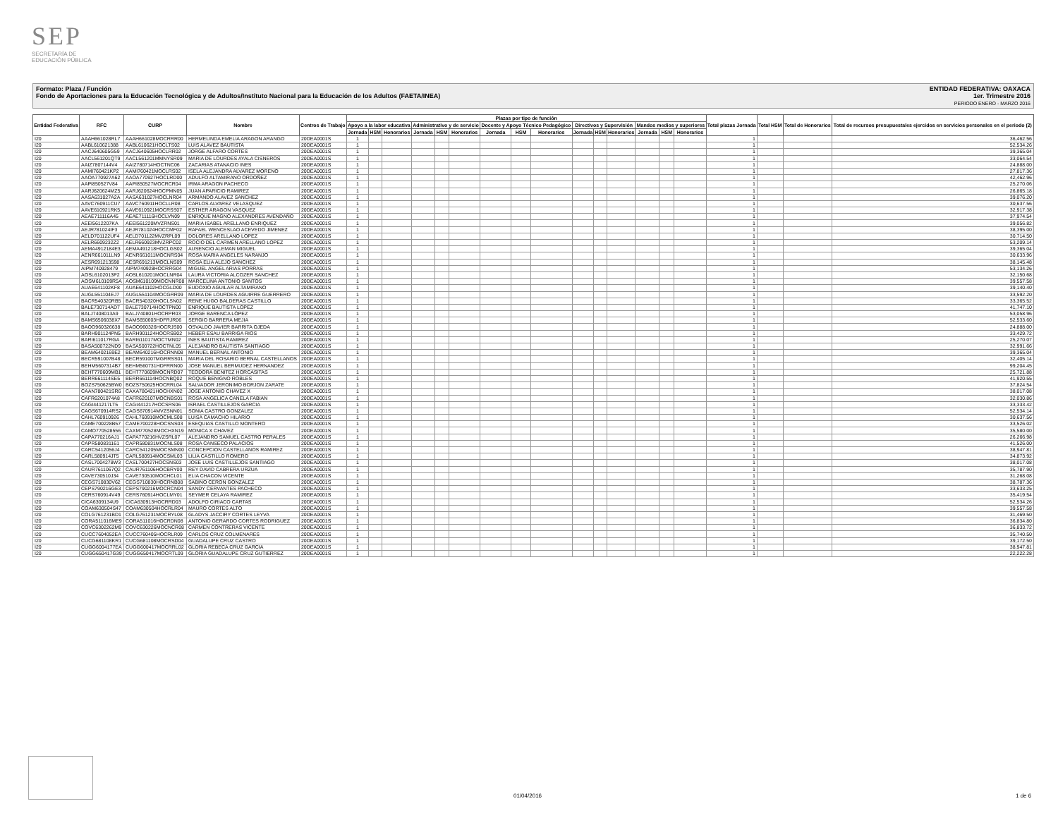SEP
SECRETARÍA DE
EDUCACIÓN PÚBLICA
ENTIDAD FEDERATIVA: OAXACA
1er. Trimestre 2016
PERIODO ENERO - MARZO 2016
Formato: Plaza / Función
Fondo de Aportaciones para la Educación Tecnológica y de Adultos/Instituto Nacional para la Educación de los Adultos (FAETA/INEA)
| Entidad Federativa | RFC | CURP | Nombre | Centros de Trabajo | Plazas por tipo de función | | | | | | | | | | | | | | | Total plazas Jornada | Total HSM | Total de Honorarios | Total de recursos presupuestales ejercidos en servicios personales en el periodo (2) |
| --- | --- | --- | --- | --- | --- | --- | --- | --- | --- | --- | --- | --- | --- | --- | --- | --- | --- | --- | --- | --- | --- | --- | --- |
| | | | | | Apoyo a la labor educativa | | | Administrativo y de servicio | | | Docente y Apoyo Técnico Pedagógico | | | Directivos y Supervisión | | | Mandos medios y superiores | | | | | | |
| | | | | | Jornada | HSM | Honorarios | Jornada | HSM | Honorarios | Jornada | HSM | Honorarios | Jornada | HSM | Honorarios | Jornada | HSM | Honorarios | | | | |
| I20 | AAAH661028RL7 | AAAH661028MOCRRR00 | HERMELINDA EMELIA ARAGON ARANGO | 20DEA0001S | 1 | | | | | | | | | | | | | | | 1 | | | 36,462.56 |
| I20 | AABL610621388 | AABL610621HOCLTS02 | LUIS ALAVEZ BAUTISTA | 20DEA0001S | 1 | | | | | | | | | | | | | | | 1 | | | 52,534.26 |
| I20 | AACJ640605G59 | AACJ640605HOCLRR02 | JORGE ALFARO CORTES | 20DEA0001S | 1 | | | | | | | | | | | | | | | 1 | | | 39,365.04 |
| I20 | AACL561201QT9 | AACL561201MMNYSR09 | MARIA DE LOURDES AYALA CISNEROS | 20DEA0001S | 1 | | | | | | | | | | | | | | | 1 | | | 33,064.54 |
| I20 | AAIZ7807144V4 | AAIZ780714HOCTNC06 | ZACARIAS ATANACIO INES | 20DEA0001S | 1 | | | | | | | | | | | | | | | 1 | | | 24,888.00 |
| I20 | AAMI760421KP2 | AAMI760421MOCLRS02 | ISELA ALEJANDRA ALVAREZ MORENO | 20DEA0001S | 1 | | | | | | | | | | | | | | | 1 | | | 27,817.36 |
| I20 | AAOA770927A62 | AAOA770927HOCLRD00 | ADULFO ALTAMIRANO ORDOÑEZ | 20DEA0001S | 1 | | | | | | | | | | | | | | | 1 | | | 42,462.96 |
| I20 | AAPI850527V84 | AAPI850527MOCRCR04 | IRMA ARAGON PACHECO | 20DEA0001S | 1 | | | | | | | | | | | | | | | 1 | | | 25,270.06 |
| I20 | AARJ620624MZ5 | AARJ620624HOCPMN05 | JUAN APARICIO RAMIREZ | 20DEA0001S | 1 | | | | | | | | | | | | | | | 1 | | | 26,865.18 |
| I20 | AASA631027A2A | AASA631027HOCLNR04 | ARMANDO ALAVEZ SANCHEZ | 20DEA0001S | 1 | | | | | | | | | | | | | | | 1 | | | 39,076.20 |
| I20 | AAVC760911CU7 | AAVC760911HOCLLR08 | CARLOS ALVAREZ VELASQUEZ | 20DEA0001S | 1 | | | | | | | | | | | | | | | 1 | | | 30,637.56 |
| I20 | AAVE610921RK5 | AAVE610921MOCRSS07 | ESTHER ARAGON VASQUEZ | 20DEA0001S | 1 | | | | | | | | | | | | | | | 1 | | | 32,917.38 |
| I20 | AEAE711116A45 | AEAE711116HOCLVN09 | ENRIQUE MAGNO ALEXANDRES AVENDAÑO | 20DEA0001S | 1 | | | | | | | | | | | | | | | 1 | | | 37,974.54 |
| I20 | AEEI5612207KA | AEEI561220MVZRNS01 | MARIA ISABEL ARELLANO ENRIQUEZ | 20DEA0001S | 1 | | | | | | | | | | | | | | | 1 | | | 39,056.82 |
| I20 | AEJR781024IF3 | AEJR781024HOCCMF02 | RAFAEL WENCESLAO ACEVEDO JIMENEZ | 20DEA0001S | 1 | | | | | | | | | | | | | | | 1 | | | 38,395.00 |
| I20 | AELD701122UF4 | AELD701122MVZRPL09 | DOLORES ARELLANO LOPEZ | 20DEA0001S | 1 | | | | | | | | | | | | | | | 1 | | | 30,714.50 |
| I20 | AELR6609232Z2 | AELR660923MVZRPC02 | ROCIO DEL CARMEN ARELLANO LOPEZ | 20DEA0001S | 1 | | | | | | | | | | | | | | | 1 | | | 53,209.14 |
| I20 | AEMA4912184E3 | AEMA491218HOCLGS02 | AUSENCIO ALEMAN MIGUEL | 20DEA0001S | 1 | | | | | | | | | | | | | | | 1 | | | 39,365.04 |
| I20 | AENR661011LN9 | AENR661011MOCNRS04 | ROSA MARIA ANGELES NARANJO | 20DEA0001S | 1 | | | | | | | | | | | | | | | 1 | | | 30,633.96 |
| I20 | AESR691213598 | AESR691213MOCLNS09 | ROSA ELIA ALEJO SANCHEZ | 20DEA0001S | 1 | | | | | | | | | | | | | | | 1 | | | 38,145.48 |
| I20 | AIPM740928479 | AIPM740928HOCRRG04 | MIGUEL ANGEL ARIAS PORRAS | 20DEA0001S | 1 | | | | | | | | | | | | | | | 1 | | | 53,134.26 |
| I20 | AOSL6102013P2 | AOSL610201MOCLNR04 | LAURA VICTORIA ALCOZER SANCHEZ | 20DEA0001S | 1 | | | | | | | | | | | | | | | 1 | | | 32,150.68 |
| I20 | AOSM610109R5A | AOSM610109MOCNNR08 | MARCELINA ANTONIO SANTOS | 20DEA0001S | 1 | | | | | | | | | | | | | | | 1 | | | 39,557.58 |
| I20 | AUAE641102KF8 | AUAE641102HOCGLD00 | EUDOXIO AGUILAR ALTAMIRANO | 20DEA0001S | 1 | | | | | | | | | | | | | | | 1 | | | 39,140.40 |
| I20 | AUGL551104EJ7 | AUGL551104MOCGRR09 | MARIA DE LOURDES AGUIRRE GUERRERO | 20DEA0001S | 1 | | | | | | | | | | | | | | | 1 | | | 33,592.20 |
| I20 | BACR540320RB5 | BACR540320HOCLSN02 | RENE HUGO BALDERAS CASTILLO | 20DEA0001S | 1 | | | | | | | | | | | | | | | 1 | | | 33,365.52 |
| I20 | BALE730714AD7 | BALE730714HOCTPN00 | ENRIQUE BAUTISTA LOPEZ | 20DEA0001S | 1 | | | | | | | | | | | | | | | 1 | | | 41,747.10 |
| I20 | BALJ7408013A9 | BALJ740801HOCRPR03 | JORGE BARENCA LÓPEZ | 20DEA0001S | 1 | | | | | | | | | | | | | | | 1 | | | 53,058.96 |
| I20 | BAMS6506038X7 | BAMS650603HDFRJR06 | SERGIO BARRERA MEJIA | 20DEA0001S | 1 | | | | | | | | | | | | | | | 1 | | | 52,533.60 |
| I20 | BAOO960326638 | BAOO960326HOCRJS00 | OSVALDO JAVIER BARRITA OJEDA | 20DEA0001S | 1 | | | | | | | | | | | | | | | 1 | | | 24,888.00 |
| I20 | BARH901124PN5 | BARH901124HOCRSB02 | HEBER ESAU BARRIGA RIOS | 20DEA0001S | 1 | | | | | | | | | | | | | | | 1 | | | 33,429.72 |
| I20 | BARI611017RGA | BARI611017MOCTMN02 | INES BAUTISTA RAMIREZ | 20DEA0001S | 1 | | | | | | | | | | | | | | | 1 | | | 25,270.07 |
| I20 | BASA500722ND9 | BASA500722HOCTNL05 | ALEJANDRO BAUTISTA SANTIAGO | 20DEA0001S | 1 | | | | | | | | | | | | | | | 1 | | | 32,991.66 |
| I20 | BEAM6402169E2 | BEAM640216HOCRNN08 | MANUEL BERNAL ANTONIO | 20DEA0001S | 1 | | | | | | | | | | | | | | | 1 | | | 39,365.04 |
| I20 | BECR591007B48 | BECR591007MGRRSS01 | MARIA DEL ROSARIO BERNAL CASTELLANOS | 20DEA0001S | 1 | | | | | | | | | | | | | | | 1 | | | 32,405.14 |
| I20 | BEHM5607314B7 | BEHM560731HDFRRN00 | JOSE MANUEL BERMUDEZ HERNANDEZ | 20DEA0001S | 1 | | | | | | | | | | | | | | | 1 | | | 99,204.45 |
| I20 | BEHT770609MB1 | BEHT770609MOCNRD07 | TEODORA BENITEZ HORCASITAS | 20DEA0001S | 1 | | | | | | | | | | | | | | | 1 | | | 25,721.88 |
| I20 | BERR661114SE5 | BERR661114HOCNBQ02 | ROQUE BENIGNO ROBLES | 20DEA0001S | 1 | | | | | | | | | | | | | | | 1 | | | 41,920.55 |
| I20 | BOZS750625BW0 | BOZS750625HOCRRL04 | SALVADOR JERONIMO BORJON ZARATE | 20DEA0001S | 1 | | | | | | | | | | | | | | | 1 | | | 37,824.54 |
| I20 | CAAN780421SR6 | CAXA780421HOCHXN02 | JOSE ANTONIO CHAVEZ X | 20DEA0001S | 1 | | | | | | | | | | | | | | | 1 | | | 38,017.08 |
| I20 | CAFR6201074A8 | CAFR620107MOCNBS01 | ROSA ANGELICA CANELA FABIAN | 20DEA0001S | 1 | | | | | | | | | | | | | | | 1 | | | 32,030.86 |
| I20 | CAGI441217LT5 | CAGI441217HOCSRS06 | ISRAEL CASTILLEJOS GARCIA | 20DEA0001S | 1 | | | | | | | | | | | | | | | 1 | | | 33,333.42 |
| I20 | CAGS670914RS2 | CAGS670914MVZSNN01 | SONIA CASTRO GONZALEZ | 20DEA0001S | 1 | | | | | | | | | | | | | | | 1 | | | 52,534.14 |
| I20 | CAHL760910926 | CAHL760910MOCMLS08 | LUISA CAMACHO HILARIO | 20DEA0001S | 1 | | | | | | | | | | | | | | | 1 | | | 30,637.56 |
| I20 | CAME700228B57 | CAME700228HOCSNS03 | ESEQUIAS CASTILLO MONTERO | 20DEA0001S | 1 | | | | | | | | | | | | | | | 1 | | | 33,526.02 |
| I20 | CAMO770528556 | CAXM770528MOCHXN19 | MONICA X CHAVEZ | 20DEA0001S | 1 | | | | | | | | | | | | | | | 1 | | | 35,580.00 |
| I20 | CAPA770216AJ1 | CAPA770216HVZSRL07 | ALEJANDRO SAMUEL CASTRO PERALES | 20DEA0001S | 1 | | | | | | | | | | | | | | | 1 | | | 26,266.98 |
| I20 | CAPR580831161 | CAPR580831MOCNLS08 | ROSA CANSECO PALACIOS | 20DEA0001S | 1 | | | | | | | | | | | | | | | 1 | | | 41,526.00 |
| I20 | CARC5412056J4 | CARC541205MOCSMN00 | CONCEPCION CASTELLANOS RAMIREZ | 20DEA0001S | 1 | | | | | | | | | | | | | | | 1 | | | 38,947.81 |
| I20 | CARL580914JT5 | CARL580914MOCSML03 | LILIA CASTILLO ROMERO | 20DEA0001S | 1 | | | | | | | | | | | | | | | 1 | | | 34,873.92 |
| I20 | CASL7004278W3 | CASL700427HOCSNS03 | JOSE LUIS CASTILLEJOS SANTIAGO | 20DEA0001S | 1 | | | | | | | | | | | | | | | 1 | | | 38,017.08 |
| I20 | CAUR7611067Q2 | CAUR761106HOCBRY00 | REY DAVID CABRERA URZUA | 20DEA0001S | 1 | | | | | | | | | | | | | | | 1 | | | 35,787.90 |
| I20 | CAVE730510J34 | CAVE730510MOCHCL01 | ELIA CHACON VICENTE | 20DEA0001S | 1 | | | | | | | | | | | | | | | 1 | | | 31,268.08 |
| I20 | CEGS710830V62 | CEGS710830HOCRNB08 | SABINO CERON GONZALEZ | 20DEA0001S | 1 | | | | | | | | | | | | | | | 1 | | | 38,787.36 |
| I20 | CEPS790216GE3 | CEPS790216MOCRCN04 | SANDY CERVANTES PACHECO | 20DEA0001S | 1 | | | | | | | | | | | | | | | 1 | | | 33,633.25 |
| I20 | CERS760914V49 | CERS760914HOCLMY01 | SEYMER CELAYA RAMIREZ | 20DEA0001S | 1 | | | | | | | | | | | | | | | 1 | | | 35,419.54 |
| I20 | CICA6309134U9 | CICA630913HOCRRD03 | ADOLFO CIRIACO CARTAS | 20DEA0001S | 1 | | | | | | | | | | | | | | | 1 | | | 52,534.26 |
| I20 | COAM630504S47 | COAM630504HOCRLR04 | MAURO CORTES ALTO | 20DEA0001S | 1 | | | | | | | | | | | | | | | 1 | | | 39,557.58 |
| I20 | COLG761231BD1 | COLG761231MOCRYL08 | GLADYS JACCIRY CORTES LEYVA | 20DEA0001S | 1 | | | | | | | | | | | | | | | 1 | | | 31,469.50 |
| I20 | CORA511016ME9 | CORA511016HOCRDN08 | ANTONIO GERARDO CORTES RODRIGUEZ | 20DEA0001S | 1 | | | | | | | | | | | | | | | 1 | | | 36,834.80 |
| I20 | COVC6302262M9 | COVC630226MOCNCR08 | CARMEN CONTRERAS VICENTE | 20DEA0001S | 1 | | | | | | | | | | | | | | | 1 | | | 36,833.72 |
| I20 | CUCC7604052EA | CUCC760405HOCRLR09 | CARLOS CRUZ COLMENARES | 20DEA0001S | 1 | | | | | | | | | | | | | | | 1 | | | 35,740.50 |
| I20 | CUCG681108KR1 | CUCG681108MOCRSD04 | GUADALUPE CRUZ CASTRO | 20DEA0001S | 1 | | | | | | | | | | | | | | | 1 | | | 39,172.50 |
| I20 | CUGG6004177EA | CUGG600417MOCRRL02 | GLORIA REBECA CRUZ GARCIA | 20DEA0001S | 1 | | | | | | | | | | | | | | | 1 | | | 38,947.81 |
| I20 | CUGG650417G39 | CUGG650417MOCRTL09 | GLORIA GUADALUPE CRUZ GUTIERREZ | 20DEA0001S | 1 | | | | | | | | | | | | | | | 1 | | | 22,222.28 |
01/04/2016 1 de 6